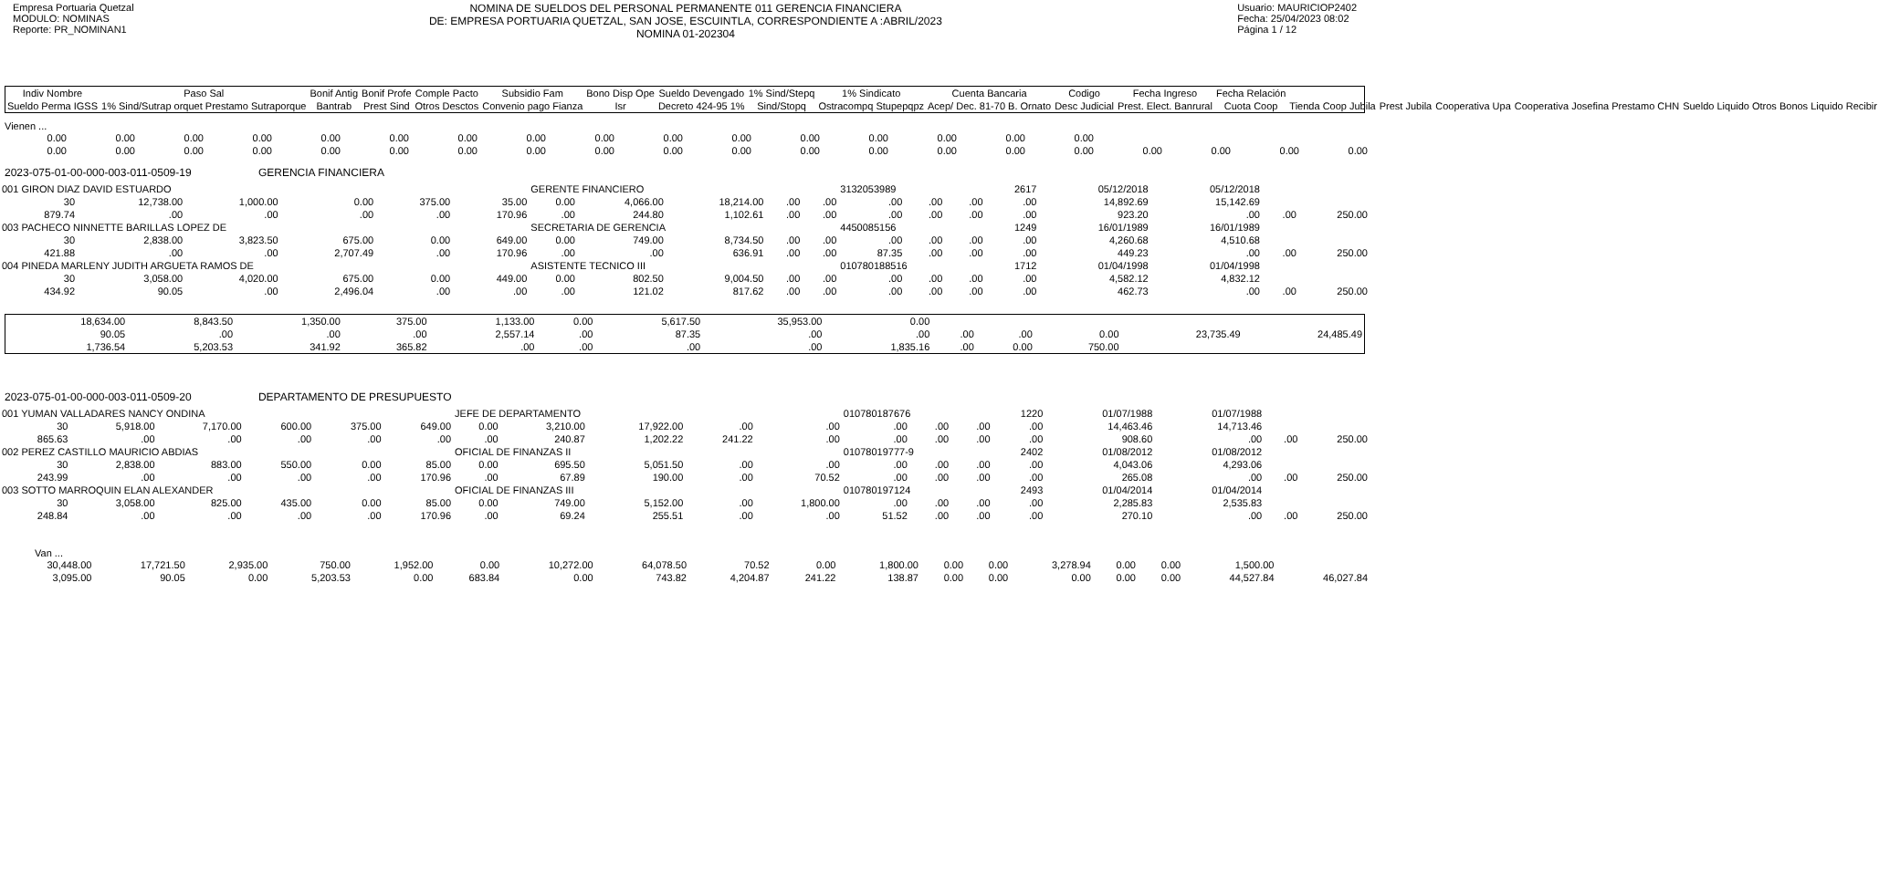Empresa Portuaria Quetzal
MODULO: NOMINAS
Reporte: PR_NOMINAN1
NOMINA DE SUELDOS DEL PERSONAL PERMANENTE 011 GERENCIA FINANCIERA
DE: EMPRESA PORTUARIA QUETZAL, SAN JOSE, ESCUINTLA, CORRESPONDIENTE A :ABRIL/2023
NOMINA 01-202304
Usuario: MAURICIOP2402
Fecha: 25/04/2023 08:02
Página 1 / 12
| Indiv Nombre | Paso Sal | Bonif Antig | Bonif Profe | Comple Pacto | Subsidio Fam | Bono Disp Ope | Sueldo Devengado | 1% Sind/Stepq | 1% Sindicato | Cuenta Bancaria | Codigo | Fecha Ingreso | Fecha Relación | | | | | |
| --- | --- | --- | --- | --- | --- | --- | --- | --- | --- | --- | --- | --- | --- | --- | --- | --- | --- | --- |
| Sueldo Perma IGSS | 1% Sind/Sutrap orquet Prestamo Sutraporque | Bantrab | Prest Sind | Otros Desctos | Convenio pago Fianza | Isr | Decreto 424-95 1% | Sind/Stopq | Ostracompq Stupepqpz | Acep/ Dec. 81-70 B. Ornato | Desc Judicial | Prest. Elect. Banrural | Cuota Coop | Tienda Coop Jubila | Prest Jubila | Cooperativa Upa | Cooperativa Josefina Prestamo CHN | Sueldo Liquido Otros Bonos Liquido Recibir |
Vienen ...
| 0.00 | 0.00 | 0.00 | 0.00 | 0.00 | 0.00 | 0.00 | 0.00 | 0.00 | 0.00 | 0.00 | 0.00 | 0.00 | 0.00 | 0.00 | 0.00 | | | | |
| 0.00 | 0.00 | 0.00 | 0.00 | 0.00 | 0.00 | 0.00 | 0.00 | 0.00 | 0.00 | 0.00 | 0.00 | 0.00 | 0.00 | 0.00 | 0.00 | 0.00 | 0.00 | 0.00 | 0.00 |
2023-075-01-00-000-003-011-0509-19 GERENCIA FINANCIERA
| 001 GIRON DIAZ DAVID ESTUARDO | | | | | | GERENTE FINANCIERO | | | | | 3132053989 | | | 2617 | 05/12/2018 | 05/12/2018 | | |
| 30 | 12,738.00 | 1,000.00 | 0.00 | 375.00 | 35.00 | 0.00 | 4,066.00 | 18,214.00 | .00 | .00 | .00 | .00 | .00 | .00 | 14,892.69 | 15,142.69 | | |
| 879.74 | .00 | .00 | .00 | .00 | 170.96 | .00 | 244.80 | 1,102.61 | .00 | .00 | .00 | .00 | .00 | .00 | 923.20 | .00 | .00 | 250.00 |
| 003 PACHECO NINNETTE BARILLAS LOPEZ DE | | | | | | SECRETARIA DE GERENCIA | | | | | 4450085156 | | | 1249 | 16/01/1989 | 16/01/1989 | | |
| 30 | 2,838.00 | 3,823.50 | 675.00 | 0.00 | 649.00 | 0.00 | 749.00 | 8,734.50 | .00 | .00 | .00 | .00 | .00 | .00 | 4,260.68 | 4,510.68 | | |
| 421.88 | .00 | .00 | 2,707.49 | .00 | 170.96 | .00 | .00 | 636.91 | .00 | .00 | 87.35 | .00 | .00 | .00 | 449.23 | .00 | .00 | 250.00 |
| 004 PINEDA MARLENY JUDITH ARGUETA RAMOS DE | | | | | | ASISTENTE TECNICO III | | | | | 010780188516 | | | 1712 | 01/04/1998 | 01/04/1998 | | |
| 30 | 3,058.00 | 4,020.00 | 675.00 | 0.00 | 449.00 | 0.00 | 802.50 | 9,004.50 | .00 | .00 | .00 | .00 | .00 | .00 | 4,582.12 | 4,832.12 | | |
| 434.92 | 90.05 | .00 | 2,496.04 | .00 | .00 | .00 | 121.02 | 817.62 | .00 | .00 | .00 | .00 | .00 | .00 | 462.73 | .00 | .00 | 250.00 |
| 18,634.00 | 8,843.50 | 1,350.00 | 375.00 | 1,133.00 | 0.00 | 5,617.50 | 35,953.00 | 0.00 | | | | | |
| 90.05 | .00 | .00 | .00 | 2,557.14 | .00 | 87.35 | .00 | .00 | .00 | .00 | 0.00 | 23,735.49 | 24,485.49 |
| 1,736.54 | 5,203.53 | 341.92 | 365.82 | .00 | .00 | .00 | .00 | 1,835.16 | .00 | 0.00 | 750.00 | | |
2023-075-01-00-000-003-011-0509-20 DEPARTAMENTO DE PRESUPUESTO
| 001 YUMAN VALLADARES NANCY ONDINA | | | | | | JEFE DE DEPARTAMENTO | | | | | 010780187676 | | | 1220 | 01/07/1988 | 01/07/1988 | | |
| 30 | 5,918.00 | 7,170.00 | 600.00 | 375.00 | 649.00 | 0.00 | 3,210.00 | 17,922.00 | .00 | .00 | .00 | .00 | .00 | .00 | 14,463.46 | 14,713.46 | | |
| 865.63 | .00 | .00 | .00 | .00 | .00 | .00 | 240.87 | 1,202.22 | 241.22 | .00 | .00 | .00 | .00 | .00 | 908.60 | .00 | .00 | 250.00 |
| 002 PEREZ CASTILLO MAURICIO ABDIAS | | | | | | OFICIAL DE FINANZAS II | | | | | 01078019777-9 | | | 2402 | 01/08/2012 | 01/08/2012 | | |
| 30 | 2,838.00 | 883.00 | 550.00 | 0.00 | 85.00 | 0.00 | 695.50 | 5,051.50 | .00 | .00 | .00 | .00 | .00 | .00 | 4,043.06 | 4,293.06 | | |
| 243.99 | .00 | .00 | .00 | .00 | 170.96 | .00 | 67.89 | 190.00 | .00 | 70.52 | .00 | .00 | .00 | .00 | 265.08 | .00 | .00 | 250.00 |
| 003 SOTTO MARROQUIN ELAN ALEXANDER | | | | | | OFICIAL DE FINANZAS III | | | | | 010780197124 | | | 2493 | 01/04/2014 | 01/04/2014 | | |
| 30 | 3,058.00 | 825.00 | 435.00 | 0.00 | 85.00 | 0.00 | 749.00 | 5,152.00 | .00 | 1,800.00 | .00 | .00 | .00 | .00 | 2,285.83 | 2,535.83 | | |
| 248.84 | .00 | .00 | .00 | .00 | 170.96 | .00 | 69.24 | 255.51 | .00 | .00 | 51.52 | .00 | .00 | .00 | 270.10 | .00 | .00 | 250.00 |
Van ...
| 30,448.00 | 17,721.50 | 2,935.00 | 750.00 | 1,952.00 | 0.00 | 10,272.00 | 64,078.50 | 70.52 | 0.00 | 1,800.00 | 0.00 | 0.00 | 3,278.94 | 0.00 | 0.00 | 1,500.00 | |
| 3,095.00 | 90.05 | 0.00 | 5,203.53 | 0.00 | 683.84 | 0.00 | 743.82 | 4,204.87 | 241.22 | 138.87 | 0.00 | 0.00 | 0.00 | 0.00 | 0.00 | 44,527.84 | 46,027.84 |